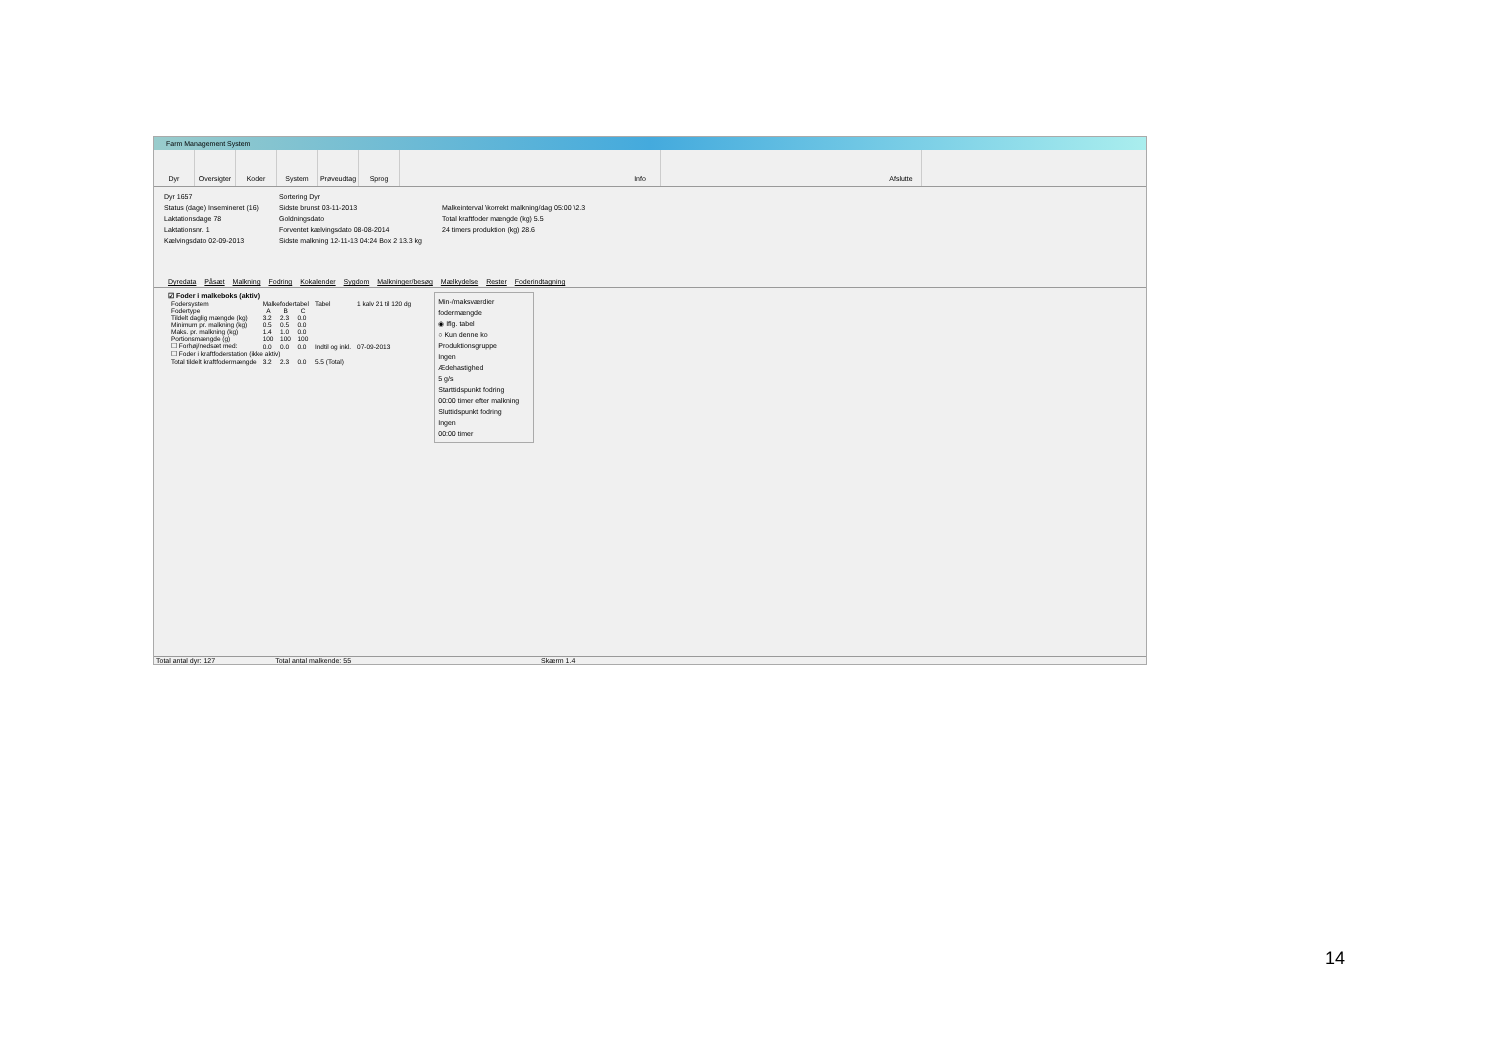Farm Management System
Dyr Oversigter
Koder System Prøveudtag
Sprog Info Afslutte
Dyr 1657
Status (dage) Insemineret (16)
Laktationsdage 78
Laktationsnr. 1
Kælvingsdato 02-09-2013
Sortering Dyr
Sidste brunst 03-11-2013
Goldningsdato
Forventet kælvingsdato 08-08-2014
Sidste malkning 12-11-13 04:24 Box 2 13.3 kg
Malkeinterval \korrekt malkning/dag 05:00 \2.3
Total kraftfoder mængde (kg) 5.5
24 timers produktion (kg) 28.6
Dyredata Påsæt Malkning Fodring Kokalender Sygdom Malkninger/besøg Mælkydelse Rester Foderindtagning
☑ Foder i malkeboks (aktiv)
| Fodersystem | Malkefodertabel | | | Tabel | 1 kalv 21 til 120 dg |
| Fodertype | A | B | C | | |
| Tildelt daglig mængde (kg) | 3.2 | 2.3 | 0.0 | | |
| Minimum pr. malkning (kg) | 0.5 | 0.5 | 0.0 | | |
| Maks. pr. malkning (kg) | 1.4 | 1.0 | 0.0 | | |
| Portionsmængde (g) | 100 | 100 | 100 | | |
| ☐ Forhøj/nedsæt med: | 0.0 | 0.0 | 0.0 | Indtil og inkl. | 07-09-2013 |
| ☐ Foder i kraftfoderstation (ikke aktiv) | | | | | |
| Total tildelt kraftfodermængde | 3.2 | 2.3 | 0.0 | 5.5 (Total) | |
Min-/maksværdier fodermængde
◉ Iflg. tabel
○ Kun denne ko
Produktionsgruppe
Ingen
Ædehastighed
5 g/s
Starttidspunkt fodring
00:00 timer efter malkning
Sluttidspunkt fodring
Ingen
00:00 timer
Total antal dyr: 127 Total antal malkende: 55 Skærm 1.4
14